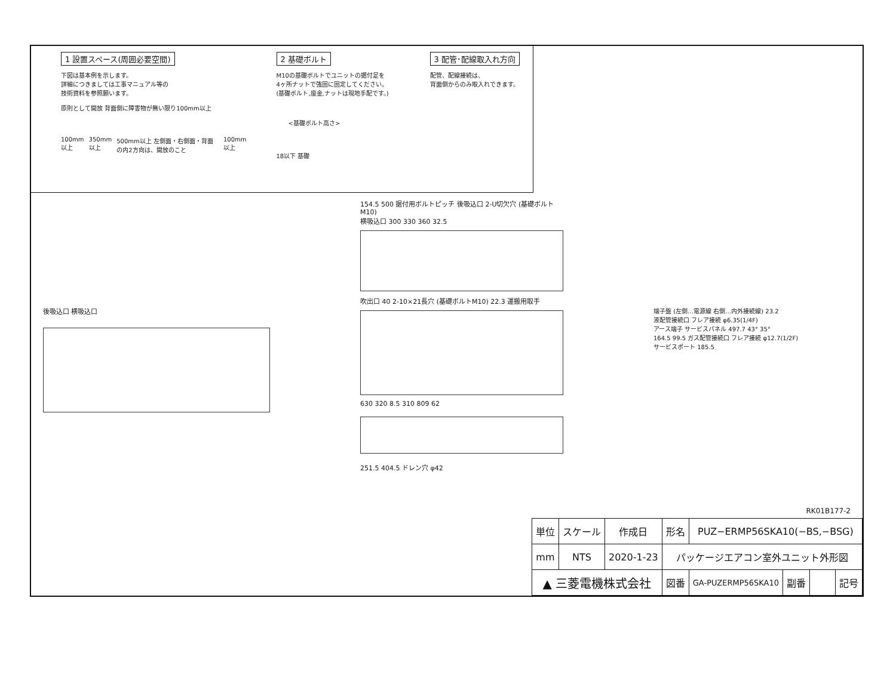1 設置スペース(周囲必要空間)
下図は基本例を示します。
詳細につきましては工事マニュアル等の
技術資料を参照願います。
原則として開放 背面側に障害物が無い限り100mm以上
100mm以上 350mm以上 500mm以上 左側面・右側面・背面の内2方向は、開放のこと 100mm以上
2 基礎ボルト
M10の基礎ボルトでユニットの据付足を
4ヶ所ナットで強固に固定してください。
(基礎ボルト,座金,ナットは現地手配です。)
<基礎ボルト高さ>
18以下 基礎
3 配管･配線取入れ方向
配管、配線接続は、
背面側からのみ取入れできます。
後吸込口 横吸込口
154.5 500 据付用ボルトピッチ 後吸込口 2-U切欠穴 (基礎ボルトM10)
横吸込口 300 330 360 32.5
吹出口 40 2-10×21長穴 (基礎ボルトM10) 22.3 運搬用取手
630 320 8.5 310 809 62
251.5 404.5 ドレン穴 φ42
端子盤 (左側…電源線 右側…内外接続線) 23.2
液配管接続口 フレア接続 φ6.35(1/4F)
アース端子 サービスパネル 497.7 43° 35°
164.5 99.5 ガス配管接続口 フレア接続 φ12.7(1/2F)
サービスポート 185.5
RK01B177-2
| 単位 | スケール | 作成日 | 形名 | PUZ−ERMP56SKA10(−BS,−BSG) | | | |
| mm | NTS | 2020-1-23 | パッケージエアコン室外ユニット外形図 | | | | |
| ▲ 三菱電機株式会社 | | | 図番 | GA-PUZERMP56SKA10 | 副番 | | 記号 |